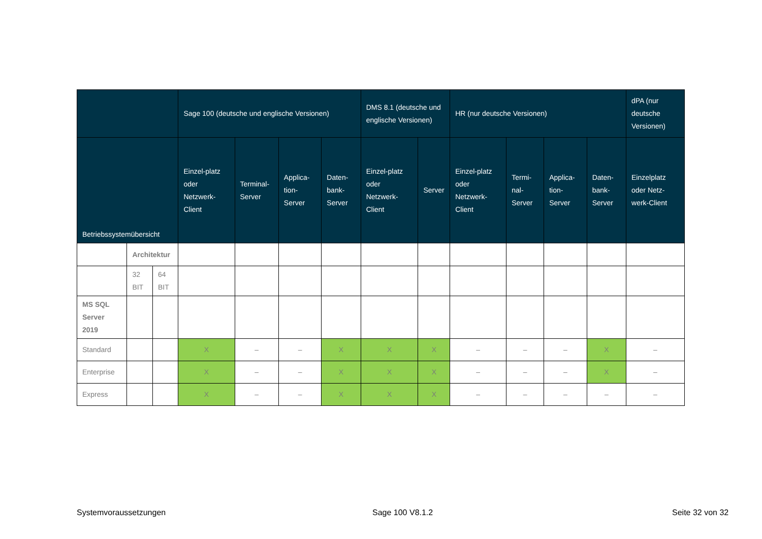| | | | Sage 100 (deutsche und englische Versionen) | | | | DMS 8.1 (deutsche und englische Versionen) | | HR (nur deutsche Versionen) | | | | dPA (nur deutsche Versionen) |
| --- | --- | --- | --- | --- | --- | --- | --- | --- | --- | --- | --- | --- | --- |
| Betriebssystemübersicht | | | Einzel-platz oder Netzwerk-Client | Terminal-Server | Applica-tion-Server | Daten-bank-Server | Einzel-platz oder Netzwerk-Client | Server | Einzel-platz oder Netzwerk-Client | Termi-nal-Server | Applica-tion-Server | Daten-bank-Server | Einzelplatz oder Netz-werk-Client |
| | Architektur | | | | | | | | | | | | |
| | 32 BIT | 64 BIT | | | | | | | | | | | |
| MS SQL Server 2019 | | | | | | | | | | | | | |
| Standard | | | X | – | – | X | X | X | – | – | – | X | – |
| Enterprise | | | X | – | – | X | X | X | – | – | – | X | – |
| Express | | | X | – | – | X | X | X | – | – | – | – | – |
Systemvoraussetzungen Sage 100 V8.1.2 Seite 32 von 32